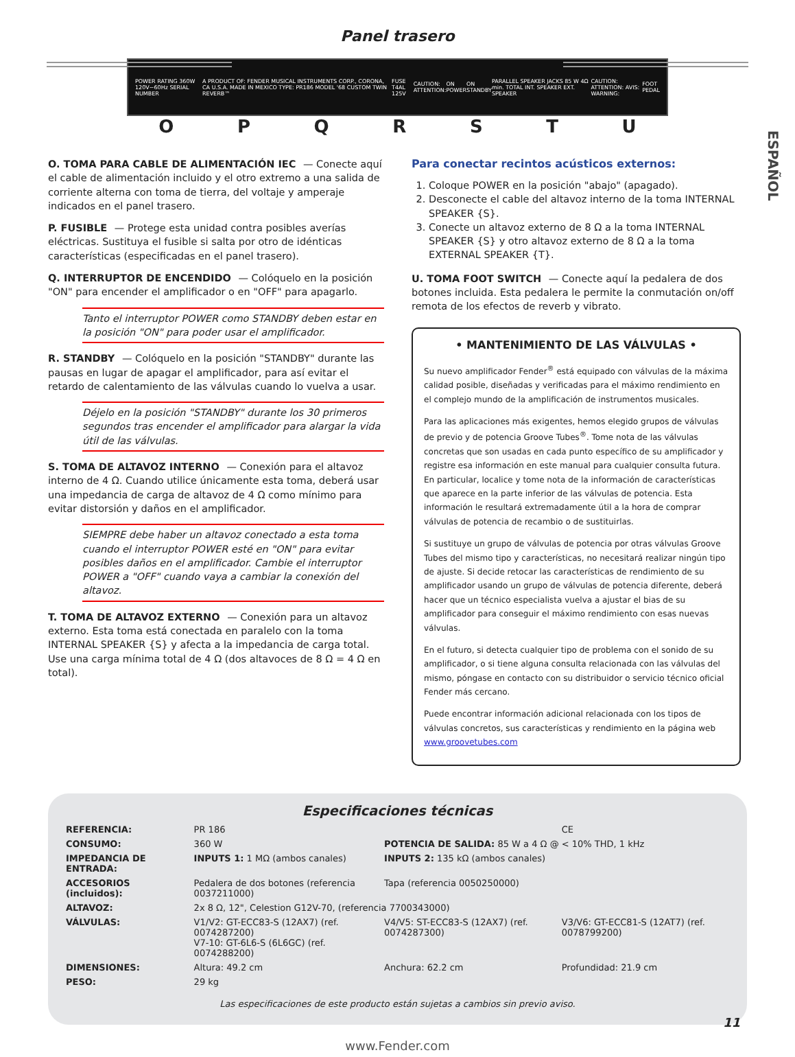Panel trasero
ESPAÑOL
POWER RATING 360W 120V~60Hz SERIAL NUMBER A PRODUCT OF: FENDER MUSICAL INSTRUMENTS CORP., CORONA, CA U.S.A. MADE IN MEXICO TYPE: PR186 MODEL '68 CUSTOM TWIN REVERB™ FUSE T4AL 125V CAUTION: ATTENTION: ON POWER ON STANDBY PARALLEL SPEAKER JACKS 85 W 4Ω min. TOTAL INT. SPEAKER EXT. SPEAKER CAUTION: ATTENTION: AVIS: WARNING: FOOT PEDAL
OPQRSTU
O. TOMA PARA CABLE DE ALIMENTACIÓN IEC — Conecte aquí el cable de alimentación incluido y el otro extremo a una salida de corriente alterna con toma de tierra, del voltaje y amperaje indicados en el panel trasero.
P. FUSIBLE — Protege esta unidad contra posibles averías eléctricas. Sustituya el fusible si salta por otro de idénticas características (especificadas en el panel trasero).
Q. INTERRUPTOR DE ENCENDIDO — Colóquelo en la posición "ON" para encender el amplificador o en "OFF" para apagarlo.
Tanto el interruptor POWER como STANDBY deben estar en la posición "ON" para poder usar el amplificador.
R. STANDBY — Colóquelo en la posición "STANDBY" durante las pausas en lugar de apagar el amplificador, para así evitar el retardo de calentamiento de las válvulas cuando lo vuelva a usar.
Déjelo en la posición "STANDBY" durante los 30 primeros segundos tras encender el amplificador para alargar la vida útil de las válvulas.
S. TOMA DE ALTAVOZ INTERNO — Conexión para el altavoz interno de 4 Ω. Cuando utilice únicamente esta toma, deberá usar una impedancia de carga de altavoz de 4 Ω como mínimo para evitar distorsión y daños en el amplificador.
SIEMPRE debe haber un altavoz conectado a esta toma cuando el interruptor POWER esté en "ON" para evitar posibles daños en el amplificador. Cambie el interruptor POWER a "OFF" cuando vaya a cambiar la conexión del altavoz.
T. TOMA DE ALTAVOZ EXTERNO — Conexión para un altavoz externo. Esta toma está conectada en paralelo con la toma INTERNAL SPEAKER {S} y afecta a la impedancia de carga total. Use una carga mínima total de 4 Ω (dos altavoces de 8 Ω = 4 Ω en total).
Para conectar recintos acústicos externos:
1. Coloque POWER en la posición "abajo" (apagado).
2. Desconecte el cable del altavoz interno de la toma INTERNAL SPEAKER {S}.
3. Conecte un altavoz externo de 8 Ω a la toma INTERNAL SPEAKER {S} y otro altavoz externo de 8 Ω a la toma EXTERNAL SPEAKER {T}.
U. TOMA FOOT SWITCH — Conecte aquí la pedalera de dos botones incluida. Esta pedalera le permite la conmutación on/off remota de los efectos de reverb y vibrato.
• MANTENIMIENTO DE LAS VÁLVULAS •
Su nuevo amplificador Fender<sup>®</sup> está equipado con válvulas de la máxima calidad posible, diseñadas y verificadas para el máximo rendimiento en el complejo mundo de la amplificación de instrumentos musicales.
Para las aplicaciones más exigentes, hemos elegido grupos de válvulas de previo y de potencia Groove Tubes<sup>®</sup>. Tome nota de las válvulas concretas que son usadas en cada punto específico de su amplificador y registre esa información en este manual para cualquier consulta futura. En particular, localice y tome nota de la información de características que aparece en la parte inferior de las válvulas de potencia. Esta información le resultará extremadamente útil a la hora de comprar válvulas de potencia de recambio o de sustituirlas.
Si sustituye un grupo de válvulas de potencia por otras válvulas Groove Tubes del mismo tipo y características, no necesitará realizar ningún tipo de ajuste. Si decide retocar las características de rendimiento de su amplificador usando un grupo de válvulas de potencia diferente, deberá hacer que un técnico especialista vuelva a ajustar el bias de su amplificador para conseguir el máximo rendimiento con esas nuevas válvulas.
En el futuro, si detecta cualquier tipo de problema con el sonido de su amplificador, o si tiene alguna consulta relacionada con las válvulas del mismo, póngase en contacto con su distribuidor o servicio técnico oficial Fender más cercano.
Puede encontrar información adicional relacionada con los tipos de válvulas concretos, sus características y rendimiento en la página web www.groovetubes.com
Especificaciones técnicas
| REFERENCIA: | PR 186 | | CE |
| CONSUMO: | 360 W | POTENCIA DE SALIDA: 85 W a 4 Ω @ < 10% THD, 1 kHz | |
| IMPEDANCIA DE ENTRADA: | INPUTS 1: 1 MΩ (ambos canales) | INPUTS 2: 135 kΩ (ambos canales) | |
| ACCESORIOS (incluidos): | Pedalera de dos botones (referencia 0037211000) | Tapa (referencia 0050250000) | |
| ALTAVOZ: | 2x 8 Ω, 12", Celestion G12V-70, (referencia 7700343000) | | |
| VÁLVULAS: | V1/V2: GT-ECC83-S (12AX7) (ref. 0074287200) V7-10: GT-6L6-S (6L6GC) (ref. 0074288200) | V4/V5: ST-ECC83-S (12AX7) (ref. 0074287300) | V3/V6: GT-ECC81-S (12AT7) (ref. 0078799200) |
| DIMENSIONES: | Altura: 49.2 cm | Anchura: 62.2 cm | Profundidad: 21.9 cm |
| PESO: | 29 kg | | |
Las especificaciones de este producto están sujetas a cambios sin previo aviso.
www.Fender.com
11